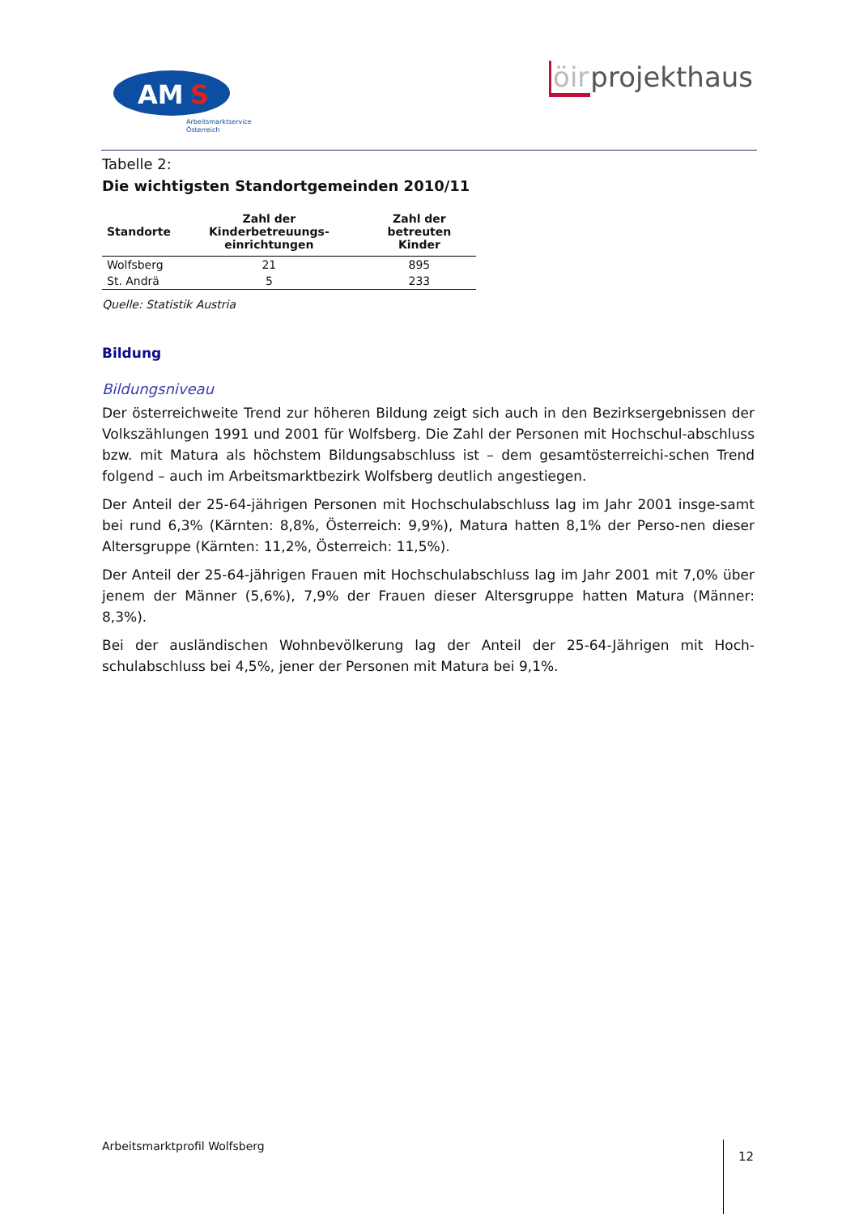AM
S
Arbeitsmarktservice
Österreich
öirprojekthaus
Tabelle 2:
Die wichtigsten Standortgemeinden 2010/11
| Standorte | Zahl der Kinderbetreuungs-einrichtungen | Zahl der betreuten Kinder |
| --- | --- | --- |
| Wolfsberg | 21 | 895 |
| St. Andrä | 5 | 233 |
Quelle: Statistik Austria
Bildung
Bildungsniveau
Der österreichweite Trend zur höheren Bildung zeigt sich auch in den Bezirksergebnissen der Volkszählungen 1991 und 2001 für Wolfsberg. Die Zahl der Personen mit Hochschul-abschluss bzw. mit Matura als höchstem Bildungsabschluss ist – dem gesamtösterreichi-schen Trend folgend – auch im Arbeitsmarktbezirk Wolfsberg deutlich angestiegen.
Der Anteil der 25-64-jährigen Personen mit Hochschulabschluss lag im Jahr 2001 insge-samt bei rund 6,3% (Kärnten: 8,8%, Österreich: 9,9%), Matura hatten 8,1% der Perso-nen dieser Altersgruppe (Kärnten: 11,2%, Österreich: 11,5%).
Der Anteil der 25-64-jährigen Frauen mit Hochschulabschluss lag im Jahr 2001 mit 7,0% über jenem der Männer (5,6%), 7,9% der Frauen dieser Altersgruppe hatten Matura (Männer: 8,3%).
Bei der ausländischen Wohnbevölkerung lag der Anteil der 25-64-Jährigen mit Hoch-schulabschluss bei 4,5%, jener der Personen mit Matura bei 9,1%.
Arbeitsmarktprofil Wolfsberg 12